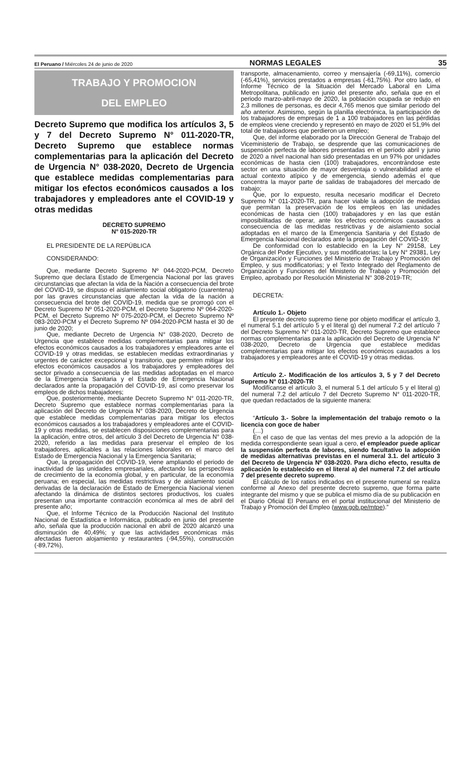El Peruano / Miércoles 24 de junio de 2020 NORMAS LEGALES 35
TRABAJO Y PROMOCION
DEL EMPLEO
Decreto Supremo que modifica los artículos 3, 5 y 7 del Decreto Supremo N° 011-2020-TR, Decreto Supremo que establece normas complementarias para la aplicación del Decreto de Urgencia N° 038-2020, Decreto de Urgencia que establece medidas complementarias para mitigar los efectos económicos causados a los trabajadores y empleadores ante el COVID-19 y otras medidas
DECRETO SUPREMO
N° 015-2020-TR
EL PRESIDENTE DE LA REPÚBLICA
CONSIDERANDO:
Que, mediante Decreto Supremo Nº 044-2020-PCM, Decreto Supremo que declara Estado de Emergencia Nacional por las graves circunstancias que afectan la vida de la Nación a consecuencia del brote del COVID-19, se dispuso el aislamiento social obligatorio (cuarentena) por las graves circunstancias que afectan la vida de la nación a consecuencia del brote del COVID-19, medida que se prorrogó con el Decreto Supremo Nº 051-2020-PCM, el Decreto Supremo Nº 064-2020-PCM, el Decreto Supremo Nº 075-2020-PCM, el Decreto Supremo Nº 083-2020-PCM y el Decreto Supremo Nº 094-2020-PCM hasta el 30 de junio de 2020;
Que, mediante Decreto de Urgencia N° 038-2020, Decreto de Urgencia que establece medidas complementarias para mitigar los efectos económicos causados a los trabajadores y empleadores ante el COVID-19 y otras medidas, se establecen medidas extraordinarias y urgentes de carácter excepcional y transitorio, que permiten mitigar los efectos económicos causados a los trabajadores y empleadores del sector privado a consecuencia de las medidas adoptadas en el marco de la Emergencia Sanitaria y el Estado de Emergencia Nacional declarados ante la propagación del COVID-19, así como preservar los empleos de dichos trabajadores;
Que, posteriormente, mediante Decreto Supremo N° 011-2020-TR, Decreto Supremo que establece normas complementarias para la aplicación del Decreto de Urgencia N° 038-2020, Decreto de Urgencia que establece medidas complementarias para mitigar los efectos económicos causados a los trabajadores y empleadores ante el COVID-19 y otras medidas, se establecen disposiciones complementarias para la aplicación, entre otros, del artículo 3 del Decreto de Urgencia N° 038-2020, referido a las medidas para preservar el empleo de los trabajadores, aplicables a las relaciones laborales en el marco del Estado de Emergencia Nacional y la Emergencia Sanitaria;
Que, la propagación del COVID-19, viene ampliando el periodo de inactividad de las unidades empresariales, afectando las perspectivas de crecimiento de la economía global, y en particular, de la economía peruana; en especial, las medidas restrictivas y de aislamiento social derivadas de la declaración de Estado de Emergencia Nacional vienen afectando la dinámica de distintos sectores productivos, los cuales presentan una importante contracción económica al mes de abril del presente año;
Que, el Informe Técnico de la Producción Nacional del Instituto Nacional de Estadística e Informática, publicado en junio del presente año, señala que la producción nacional en abril de 2020 alcanzó una disminución de 40,49%; y que las actividades económicas más afectadas fueron alojamiento y restaurantes (-94,55%), construcción (-89,72%),
transporte, almacenamiento, correo y mensajería (-69,11%), comercio (-65,41%), servicios prestados a empresas (-61,75%). Por otro lado, el Informe Técnico de la Situación del Mercado Laboral en Lima Metropolitana, publicado en junio del presente año, señala que en el periodo marzo-abril-mayo de 2020, la población ocupada se redujo en 2,3 millones de personas, es decir 4,765 menos que similar periodo del año anterior. Asimismo, según la planilla electrónica, la participación de los trabajadores de empresas de 1 a 100 trabajadores en las pérdidas de empleos viene creciendo y representó en mayo de 2020 el 51,9% del total de trabajadores que perdieron un empleo;
Que, del informe elaborado por la Dirección General de Trabajo del Viceministerio de Trabajo, se desprende que las comunicaciones de suspensión perfecta de labores presentadas en el período abril y junio de 2020 a nivel nacional han sido presentadas en un 97% por unidades económicas de hasta cien (100) trabajadores, encontrándose este sector en una situación de mayor desventaja o vulnerabilidad ante el actual contexto atípico y de emergencia, siendo además el que concentra la mayor parte de salidas de trabajadores del mercado de trabajo;
Que, por lo expuesto, resulta necesario modificar el Decreto Supremo N° 011-2020-TR, para hacer viable la adopción de medidas que permitan la preservación de los empleos en las unidades económicas de hasta cien (100) trabajadores y en las que están imposibilitadas de operar, ante los efectos económicos causados a consecuencia de las medidas restrictivas y de aislamiento social adoptadas en el marco de la Emergencia Sanitaria y del Estado de Emergencia Nacional declarados ante la propagación del COVID-19;
De conformidad con lo establecido en la Ley N° 29158, Ley Orgánica del Poder Ejecutivo, y sus modificatorias; la Ley N° 29381, Ley de Organización y Funciones del Ministerio de Trabajo y Promoción del Empleo, y sus modificatorias; y el Texto Integrado del Reglamento de Organización y Funciones del Ministerio de Trabajo y Promoción del Empleo, aprobado por Resolución Ministerial N° 308-2019-TR;
DECRETA:
Artículo 1.- Objeto
El presente decreto supremo tiene por objeto modificar el artículo 3, el numeral 5.1 del artículo 5 y el literal g) del numeral 7.2 del artículo 7 del Decreto Supremo N° 011-2020-TR, Decreto Supremo que establece normas complementarias para la aplicación del Decreto de Urgencia N° 038-2020, Decreto de Urgencia que establece medidas complementarias para mitigar los efectos económicos causados a los trabajadores y empleadores ante el COVID-19 y otras medidas.
Artículo 2.- Modificación de los artículos 3, 5 y 7 del Decreto Supremo N° 011-2020-TR
Modifícanse el artículo 3, el numeral 5.1 del artículo 5 y el literal g) del numeral 7.2 del artículo 7 del Decreto Supremo N° 011-2020-TR, que quedan redactados de la siguiente manera:
“Artículo 3.- Sobre la implementación del trabajo remoto o la licencia con goce de haber
(…)
En el caso de que las ventas del mes previo a la adopción de la medida correspondiente sean igual a cero, el empleador puede aplicar la suspensión perfecta de labores, siendo facultativo la adopción de medidas alternativas previstas en el numeral 3.1. del artículo 3 del Decreto de Urgencia Nº 038-2020. Para dicho efecto, resulta de aplicación lo establecido en el literal a) del numeral 7.2 del artículo 7 del presente decreto supremo.
El cálculo de los ratios indicados en el presente numeral se realiza conforme al Anexo del presente decreto supremo, que forma parte integrante del mismo y que se publica el mismo día de su publicación en el Diario Oficial El Peruano en el portal institucional del Ministerio de Trabajo y Promoción del Empleo (www.gob.pe/mtpe).”